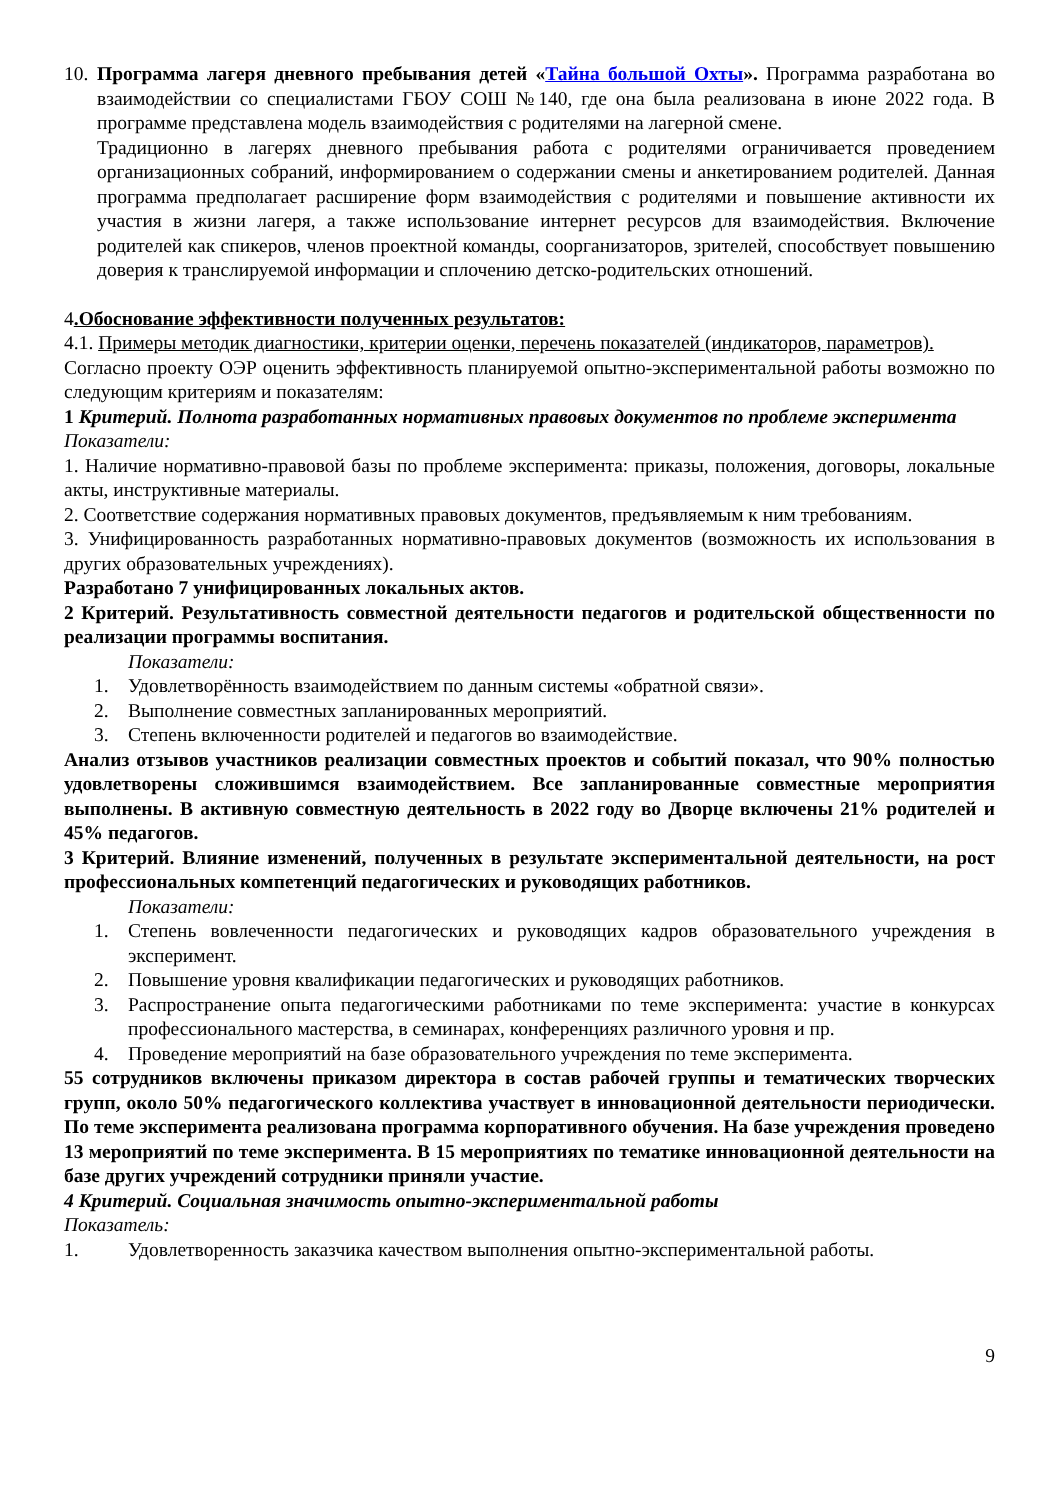10.
Программа лагеря дневного пребывания детей «Тайна большой Охты». Программа разработана во взаимодействии со специалистами ГБОУ СОШ №140, где она была реализована в июне 2022 года. В программе представлена модель взаимодействия с родителями на лагерной смене.
Традиционно в лагерях дневного пребывания работа с родителями ограничивается проведением организационных собраний, информированием о содержании смены и анкетированием родителей. Данная программа предполагает расширение форм взаимодействия с родителями и повышение активности их участия в жизни лагеря, а также использование интернет ресурсов для взаимодействия. Включение родителей как спикеров, членов проектной команды, соорганизаторов, зрителей, способствует повышению доверия к транслируемой информации и сплочению детско-родительских отношений.
4.Обоснование эффективности полученных результатов:
4.1. Примеры методик диагностики, критерии оценки, перечень показателей (индикаторов, параметров).
Согласно проекту ОЭР оценить эффективность планируемой опытно-экспериментальной работы возможно по следующим критериям и показателям:
1 Критерий. Полнота разработанных нормативных правовых документов по проблеме эксперимента
Показатели:
1. Наличие нормативно-правовой базы по проблеме эксперимента: приказы, положения, договоры, локальные акты, инструктивные материалы.
2. Соответствие содержания нормативных правовых документов, предъявляемым к ним требованиям.
3. Унифицированность разработанных нормативно-правовых документов (возможность их использования в других образовательных учреждениях).
Разработано 7 унифицированных локальных актов.
2 Критерий. Результативность совместной деятельности педагогов и родительской общественности по реализации программы воспитания.
Показатели:
1. Удовлетворённость взаимодействием по данным системы «обратной связи».
2. Выполнение совместных запланированных мероприятий.
3. Степень включенности родителей и педагогов во взаимодействие.
Анализ отзывов участников реализации совместных проектов и событий показал, что 90% полностью удовлетворены сложившимся взаимодействием. Все запланированные совместные мероприятия выполнены. В активную совместную деятельность в 2022 году во Дворце включены 21% родителей и 45% педагогов.
3 Критерий. Влияние изменений, полученных в результате экспериментальной деятельности, на рост профессиональных компетенций педагогических и руководящих работников.
Показатели:
1. Степень вовлеченности педагогических и руководящих кадров образовательного учреждения в эксперимент.
2. Повышение уровня квалификации педагогических и руководящих работников.
3. Распространение опыта педагогическими работниками по теме эксперимента: участие в конкурсах профессионального мастерства, в семинарах, конференциях различного уровня и пр.
4. Проведение мероприятий на базе образовательного учреждения по теме эксперимента.
55 сотрудников включены приказом директора в состав рабочей группы и тематических творческих групп, около 50% педагогического коллектива участвует в инновационной деятельности периодически. По теме эксперимента реализована программа корпоративного обучения. На базе учреждения проведено 13 мероприятий по теме эксперимента. В 15 мероприятиях по тематике инновационной деятельности на базе других учреждений сотрудники приняли участие.
4 Критерий. Социальная значимость опытно-экспериментальной работы
Показатель:
1. Удовлетворенность заказчика качеством выполнения опытно-экспериментальной работы.
9